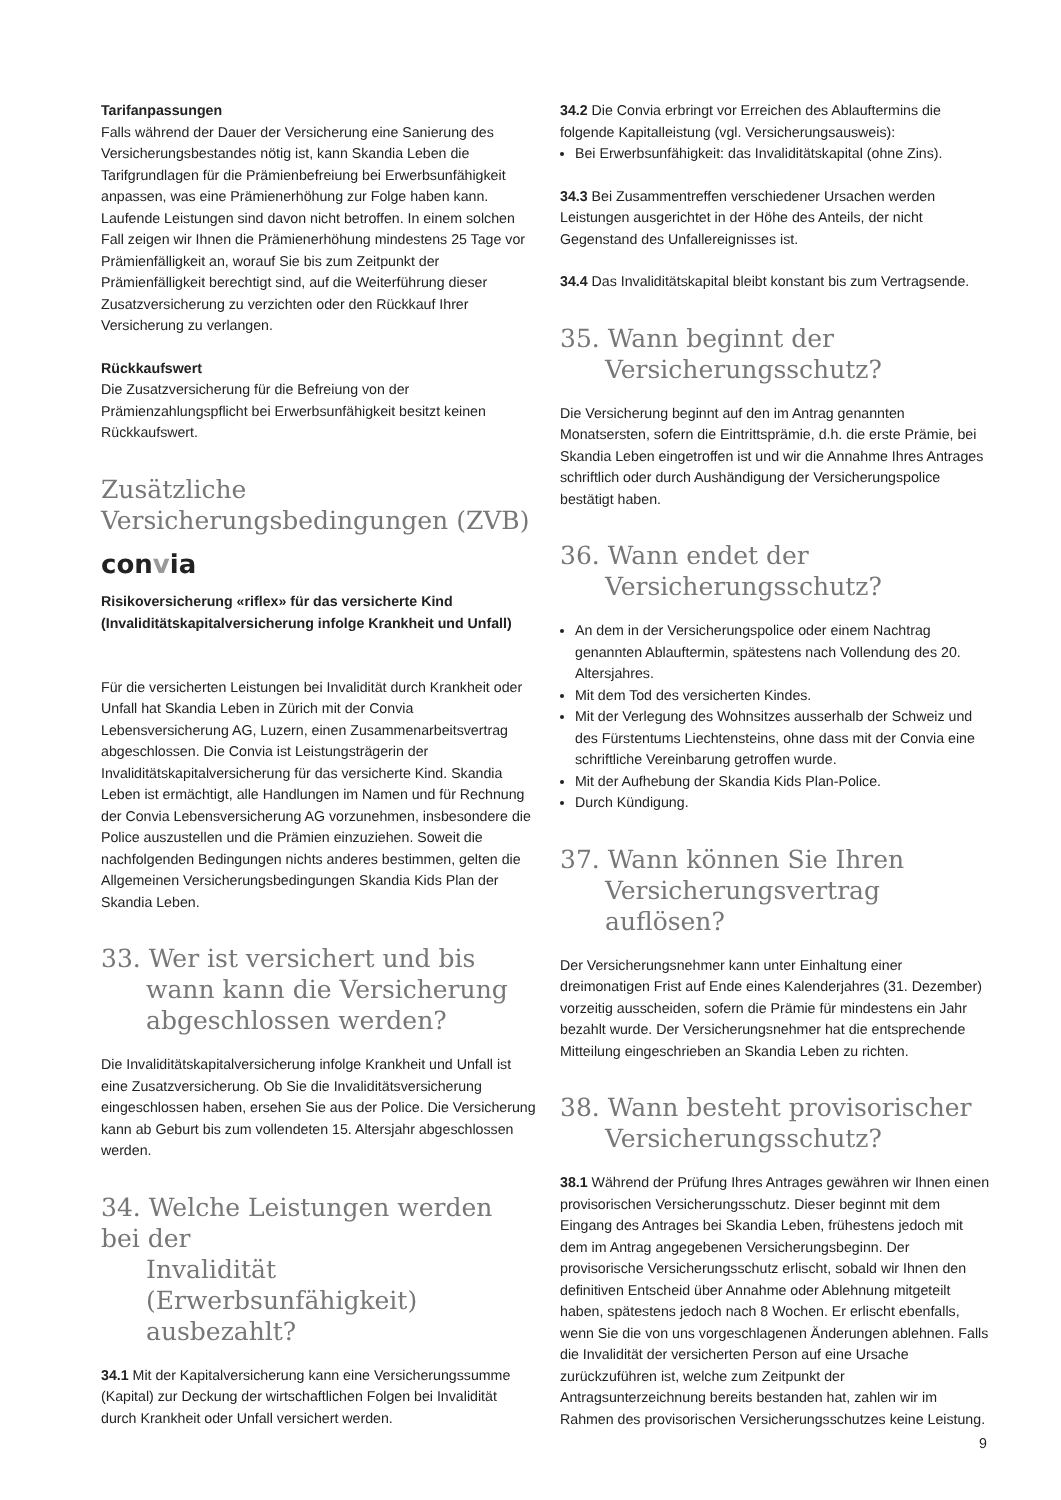Tarifanpassungen
Falls während der Dauer der Versicherung eine Sanierung des Versicherungsbestandes nötig ist, kann Skandia Leben die Tarifgrundlagen für die Prämienbefreiung bei Erwerbsunfähigkeit anpassen, was eine Prämienerhöhung zur Folge haben kann. Laufende Leistungen sind davon nicht betroffen. In einem solchen Fall zeigen wir Ihnen die Prämienerhöhung mindestens 25 Tage vor Prämienfälligkeit an, worauf Sie bis zum Zeitpunkt der Prämienfälligkeit berechtigt sind, auf die Weiterführung dieser Zusatzversicherung zu verzichten oder den Rückkauf Ihrer Versicherung zu verlangen.
Rückkaufswert
Die Zusatzversicherung für die Befreiung von der Prämienzahlungspflicht bei Erwerbsunfähigkeit besitzt keinen Rückkaufswert.
Zusätzliche
Versicherungsbedingungen (ZVB)
convia
Risikoversicherung «riflex» für das versicherte Kind (Invaliditätskapitalversicherung infolge Krankheit und Unfall)
Für die versicherten Leistungen bei Invalidität durch Krankheit oder Unfall hat Skandia Leben in Zürich mit der Convia Lebensversicherung AG, Luzern, einen Zusammenarbeitsvertrag abgeschlossen. Die Convia ist Leistungsträgerin der Invaliditätskapitalversicherung für das versicherte Kind. Skandia Leben ist ermächtigt, alle Handlungen im Namen und für Rechnung der Convia Lebensversicherung AG vorzunehmen, insbesondere die Police auszustellen und die Prämien einzuziehen. Soweit die nachfolgenden Bedingungen nichts anderes bestimmen, gelten die Allgemeinen Versicherungsbedingungen Skandia Kids Plan der Skandia Leben.
33. Wer ist versichert und bis
wann kann die Versicherung abgeschlossen werden?
Die Invaliditätskapitalversicherung infolge Krankheit und Unfall ist eine Zusatzversicherung. Ob Sie die Invaliditätsversicherung eingeschlossen haben, ersehen Sie aus der Police. Die Versicherung kann ab Geburt bis zum vollendeten 15. Altersjahr abgeschlossen werden.
34. Welche Leistungen werden bei der
Invalidität (Erwerbsunfähigkeit) ausbezahlt?
34.1 Mit der Kapitalversicherung kann eine Versicherungssumme (Kapital) zur Deckung der wirtschaftlichen Folgen bei Invalidität durch Krankheit oder Unfall versichert werden.
34.2 Die Convia erbringt vor Erreichen des Ablauftermins die folgende Kapitalleistung (vgl. Versicherungsausweis):
Bei Erwerbsunfähigkeit: das Invaliditätskapital (ohne Zins).
34.3 Bei Zusammentreffen verschiedener Ursachen werden Leistungen ausgerichtet in der Höhe des Anteils, der nicht Gegenstand des Unfallereignisses ist.
34.4 Das Invaliditätskapital bleibt konstant bis zum Vertragsende.
35. Wann beginnt der
Versicherungsschutz?
Die Versicherung beginnt auf den im Antrag genannten Monatsersten, sofern die Eintrittsprämie, d.h. die erste Prämie, bei Skandia Leben eingetroffen ist und wir die Annahme Ihres Antrages schriftlich oder durch Aushändigung der Versicherungspolice bestätigt haben.
36. Wann endet der
Versicherungsschutz?
An dem in der Versicherungspolice oder einem Nachtrag genannten Ablauftermin, spätestens nach Vollendung des 20. Altersjahres.
Mit dem Tod des versicherten Kindes.
Mit der Verlegung des Wohnsitzes ausserhalb der Schweiz und des Fürstentums Liechtensteins, ohne dass mit der Convia eine schriftliche Vereinbarung getroffen wurde.
Mit der Aufhebung der Skandia Kids Plan-Police.
Durch Kündigung.
37. Wann können Sie Ihren
Versicherungsvertrag auflösen?
Der Versicherungsnehmer kann unter Einhaltung einer dreimonatigen Frist auf Ende eines Kalenderjahres (31. Dezember) vorzeitig ausscheiden, sofern die Prämie für mindestens ein Jahr bezahlt wurde. Der Versicherungsnehmer hat die entsprechende Mitteilung eingeschrieben an Skandia Leben zu richten.
38. Wann besteht provisorischer
Versicherungsschutz?
38.1 Während der Prüfung Ihres Antrages gewähren wir Ihnen einen provisorischen Versicherungsschutz. Dieser beginnt mit dem Eingang des Antrages bei Skandia Leben, frühestens jedoch mit dem im Antrag angegebenen Versicherungsbeginn. Der provisorische Versicherungsschutz erlischt, sobald wir Ihnen den definitiven Entscheid über Annahme oder Ablehnung mitgeteilt haben, spätestens jedoch nach 8 Wochen. Er erlischt ebenfalls, wenn Sie die von uns vorgeschlagenen Änderungen ablehnen. Falls die Invalidität der versicherten Person auf eine Ursache zurückzuführen ist, welche zum Zeitpunkt der Antragsunterzeichnung bereits bestanden hat, zahlen wir im Rahmen des provisorischen Versicherungsschutzes keine Leistung.
9